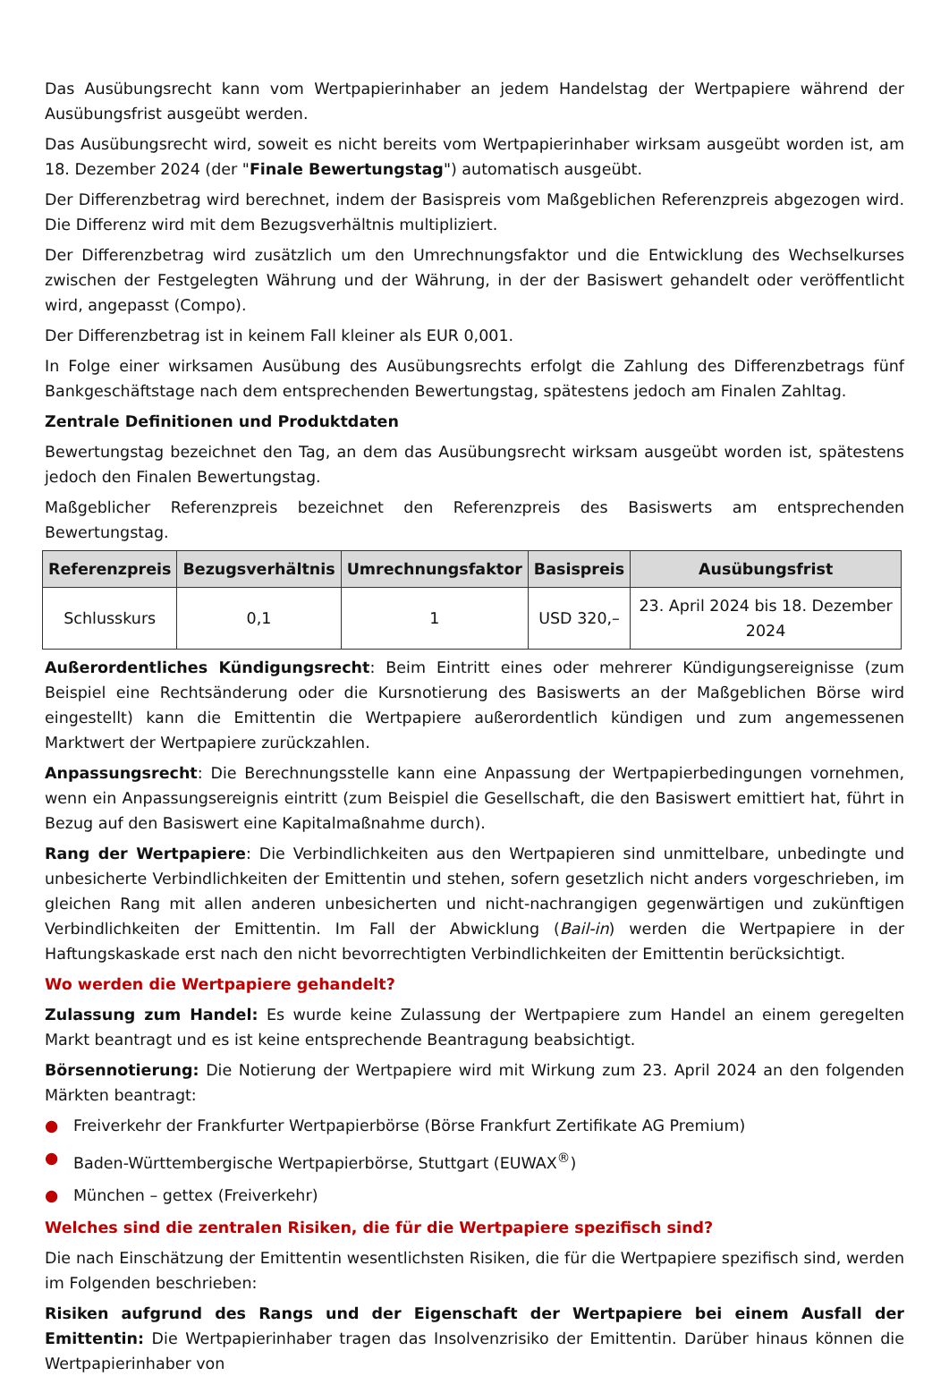Das Ausübungsrecht kann vom Wertpapierinhaber an jedem Handelstag der Wertpapiere während der Ausübungsfrist ausgeübt werden.
Das Ausübungsrecht wird, soweit es nicht bereits vom Wertpapierinhaber wirksam ausgeübt worden ist, am 18. Dezember 2024 (der "Finale Bewertungstag") automatisch ausgeübt.
Der Differenzbetrag wird berechnet, indem der Basispreis vom Maßgeblichen Referenzpreis abgezogen wird. Die Differenz wird mit dem Bezugsverhältnis multipliziert.
Der Differenzbetrag wird zusätzlich um den Umrechnungsfaktor und die Entwicklung des Wechselkurses zwischen der Festgelegten Währung und der Währung, in der der Basiswert gehandelt oder veröffentlicht wird, angepasst (Compo).
Der Differenzbetrag ist in keinem Fall kleiner als EUR 0,001.
In Folge einer wirksamen Ausübung des Ausübungsrechts erfolgt die Zahlung des Differenzbetrags fünf Bankgeschäftstage nach dem entsprechenden Bewertungstag, spätestens jedoch am Finalen Zahltag.
Zentrale Definitionen und Produktdaten
Bewertungstag bezeichnet den Tag, an dem das Ausübungsrecht wirksam ausgeübt worden ist, spätestens jedoch den Finalen Bewertungstag.
Maßgeblicher Referenzpreis bezeichnet den Referenzpreis des Basiswerts am entsprechenden Bewertungstag.
| Referenzpreis | Bezugsverhältnis | Umrechnungsfaktor | Basispreis | Ausübungsfrist |
| --- | --- | --- | --- | --- |
| Schlusskurs | 0,1 | 1 | USD 320,– | 23. April 2024 bis 18. Dezember 2024 |
Außerordentliches Kündigungsrecht: Beim Eintritt eines oder mehrerer Kündigungsereignisse (zum Beispiel eine Rechtsänderung oder die Kursnotierung des Basiswerts an der Maßgeblichen Börse wird eingestellt) kann die Emittentin die Wertpapiere außerordentlich kündigen und zum angemessenen Marktwert der Wertpapiere zurückzahlen.
Anpassungsrecht: Die Berechnungsstelle kann eine Anpassung der Wertpapierbedingungen vornehmen, wenn ein Anpassungsereignis eintritt (zum Beispiel die Gesellschaft, die den Basiswert emittiert hat, führt in Bezug auf den Basiswert eine Kapitalmaßnahme durch).
Rang der Wertpapiere: Die Verbindlichkeiten aus den Wertpapieren sind unmittelbare, unbedingte und unbesicherte Verbindlichkeiten der Emittentin und stehen, sofern gesetzlich nicht anders vorgeschrieben, im gleichen Rang mit allen anderen unbesicherten und nicht-nachrangigen gegenwärtigen und zukünftigen Verbindlichkeiten der Emittentin. Im Fall der Abwicklung (Bail-in) werden die Wertpapiere in der Haftungskaskade erst nach den nicht bevorrechtigten Verbindlichkeiten der Emittentin berücksichtigt.
Wo werden die Wertpapiere gehandelt?
Zulassung zum Handel: Es wurde keine Zulassung der Wertpapiere zum Handel an einem geregelten Markt beantragt und es ist keine entsprechende Beantragung beabsichtigt.
Börsennotierung: Die Notierung der Wertpapiere wird mit Wirkung zum 23. April 2024 an den folgenden Märkten beantragt:
● Freiverkehr der Frankfurter Wertpapierbörse (Börse Frankfurt Zertifikate AG Premium)
● Baden-Württembergische Wertpapierbörse, Stuttgart (EUWAX<sup>®</sup>)
● München – gettex (Freiverkehr)
Welches sind die zentralen Risiken, die für die Wertpapiere spezifisch sind?
Die nach Einschätzung der Emittentin wesentlichsten Risiken, die für die Wertpapiere spezifisch sind, werden im Folgenden beschrieben:
Risiken aufgrund des Rangs und der Eigenschaft der Wertpapiere bei einem Ausfall der Emittentin: Die Wertpapierinhaber tragen das Insolvenzrisiko der Emittentin. Darüber hinaus können die Wertpapierinhaber von